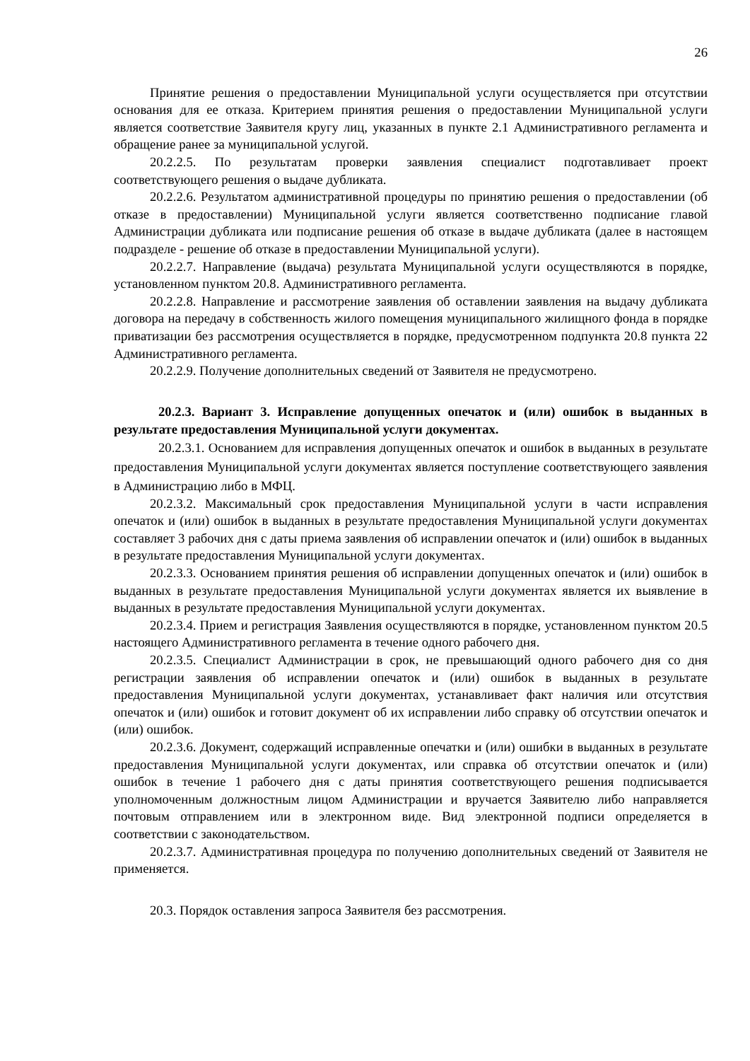26
Принятие решения о предоставлении Муниципальной услуги осуществляется при отсутствии основания для ее отказа. Критерием принятия решения о предоставлении Муниципальной услуги является соответствие Заявителя кругу лиц, указанных в пункте 2.1 Административного регламента и обращение ранее за муниципальной услугой.
20.2.2.5. По результатам проверки заявления специалист подготавливает проект соответствующего решения о выдаче дубликата.
20.2.2.6. Результатом административной процедуры по принятию решения о предоставлении (об отказе в предоставлении) Муниципальной услуги является соответственно подписание главой Администрации дубликата или подписание решения об отказе в выдаче дубликата (далее в настоящем подразделе - решение об отказе в предоставлении Муниципальной услуги).
20.2.2.7. Направление (выдача) результата Муниципальной услуги осуществляются в порядке, установленном пунктом 20.8. Административного регламента.
20.2.2.8. Направление и рассмотрение заявления об оставлении заявления на выдачу дубликата договора на передачу в собственность жилого помещения муниципального жилищного фонда в порядке приватизации без рассмотрения осуществляется в порядке, предусмотренном подпункта 20.8 пункта 22 Административного регламента.
20.2.2.9. Получение дополнительных сведений от Заявителя не предусмотрено.
20.2.3. Вариант 3. Исправление допущенных опечаток и (или) ошибок в выданных в результате предоставления Муниципальной услуги документах.
20.2.3.1. Основанием для исправления допущенных опечаток и ошибок в выданных в результате предоставления Муниципальной услуги документах является поступление соответствующего заявления в Администрацию либо в МФЦ.
20.2.3.2. Максимальный срок предоставления Муниципальной услуги в части исправления опечаток и (или) ошибок в выданных в результате предоставления Муниципальной услуги документах составляет 3 рабочих дня с даты приема заявления об исправлении опечаток и (или) ошибок в выданных в результате предоставления Муниципальной услуги документах.
20.2.3.3. Основанием принятия решения об исправлении допущенных опечаток и (или) ошибок в выданных в результате предоставления Муниципальной услуги документах является их выявление в выданных в результате предоставления Муниципальной услуги документах.
20.2.3.4. Прием и регистрация Заявления осуществляются в порядке, установленном пунктом 20.5 настоящего Административного регламента в течение одного рабочего дня.
20.2.3.5. Специалист Администрации в срок, не превышающий одного рабочего дня со дня регистрации заявления об исправлении опечаток и (или) ошибок в выданных в результате предоставления Муниципальной услуги документах, устанавливает факт наличия или отсутствия опечаток и (или) ошибок и готовит документ об их исправлении либо справку об отсутствии опечаток и (или) ошибок.
20.2.3.6. Документ, содержащий исправленные опечатки и (или) ошибки в выданных в результате предоставления Муниципальной услуги документах, или справка об отсутствии опечаток и (или) ошибок в течение 1 рабочего дня с даты принятия соответствующего решения подписывается уполномоченным должностным лицом Администрации и вручается Заявителю либо направляется почтовым отправлением или в электронном виде. Вид электронной подписи определяется в соответствии с законодательством.
20.2.3.7. Административная процедура по получению дополнительных сведений от Заявителя не применяется.
20.3. Порядок оставления запроса Заявителя без рассмотрения.